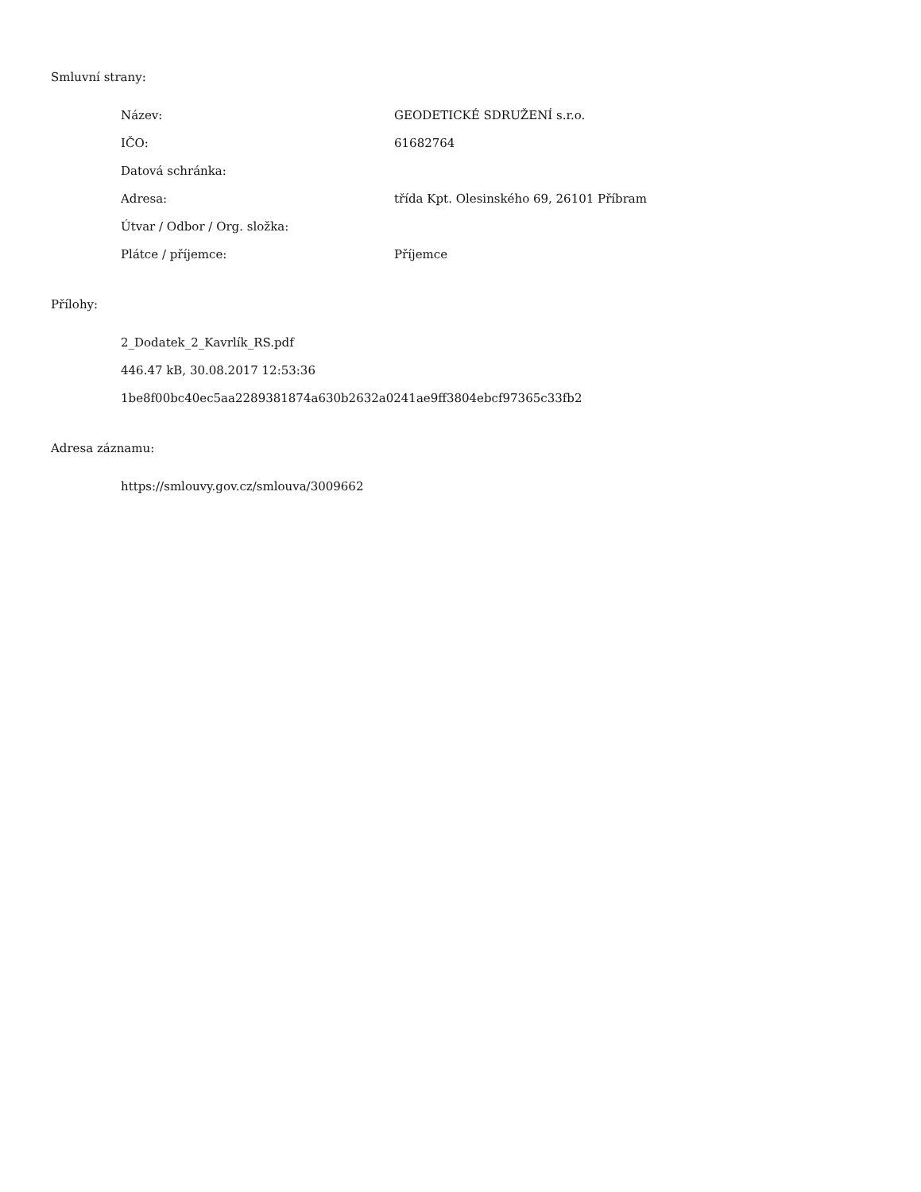Smluvní strany:
| Název: | GEODETICKÉ SDRUŽENÍ s.r.o. |
| IČO: | 61682764 |
| Datová schránka: | |
| Adresa: | třída Kpt. Olesinského 69, 26101 Příbram |
| Útvar / Odbor / Org. složka: | |
| Plátce / příjemce: | Příjemce |
Přílohy:
2_Dodatek_2_Kavrlík_RS.pdf
446.47 kB, 30.08.2017 12:53:36
1be8f00bc40ec5aa2289381874a630b2632a0241ae9ff3804ebcf97365c33fb2
Adresa záznamu:
https://smlouvy.gov.cz/smlouva/3009662